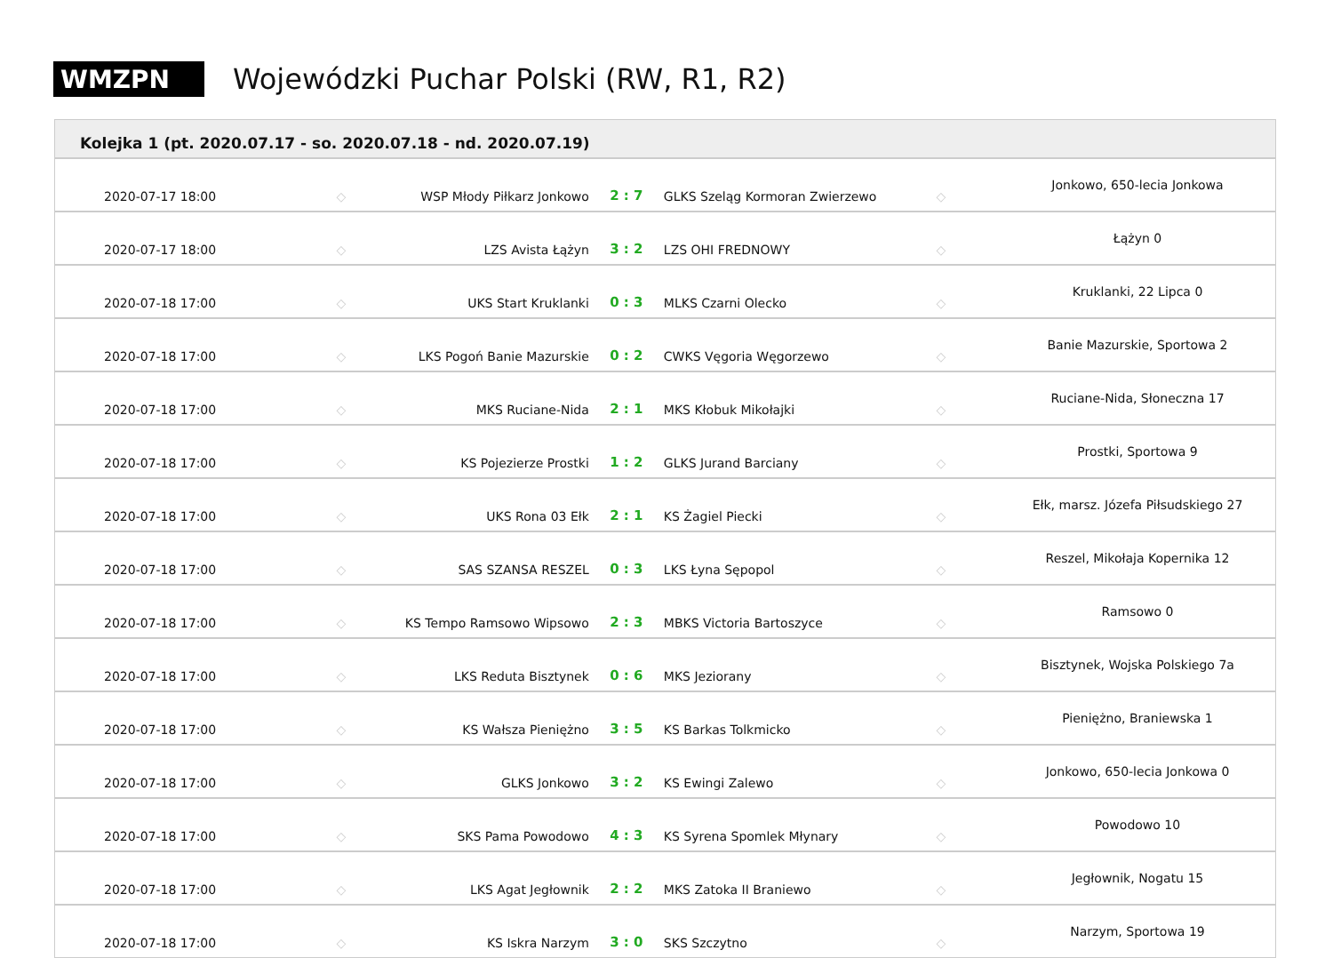WMZPN
Wojewódzki Puchar Polski (RW, R1, R2)
| Kolejka 1 (pt. 2020.07.17 - so. 2020.07.18 - nd. 2020.07.19) | | | | | | |
| --- | --- | --- | --- | --- | --- | --- |
| 2020-07-17 18:00 | ◇ | WSP Młody Piłkarz Jonkowo | 2 : 7 | GLKS Szeląg Kormoran Zwierzewo | ◇ | Jonkowo, 650-lecia Jonkowa |
| 2020-07-17 18:00 | ◇ | LZS Avista Łążyn | 3 : 2 | LZS OHI FREDNOWY | ◇ | Łążyn 0 |
| 2020-07-18 17:00 | ◇ | UKS Start Kruklanki | 0 : 3 | MLKS Czarni Olecko | ◇ | Kruklanki, 22 Lipca 0 |
| 2020-07-18 17:00 | ◇ | LKS Pogoń Banie Mazurskie | 0 : 2 | CWKS Vęgoria Węgorzewo | ◇ | Banie Mazurskie, Sportowa 2 |
| 2020-07-18 17:00 | ◇ | MKS Ruciane-Nida | 2 : 1 | MKS Kłobuk Mikołajki | ◇ | Ruciane-Nida, Słoneczna 17 |
| 2020-07-18 17:00 | ◇ | KS Pojezierze Prostki | 1 : 2 | GLKS Jurand Barciany | ◇ | Prostki, Sportowa 9 |
| 2020-07-18 17:00 | ◇ | UKS Rona 03 Ełk | 2 : 1 | KS Żagiel Piecki | ◇ | Ełk, marsz. Józefa Piłsudskiego 27 |
| 2020-07-18 17:00 | ◇ | SAS SZANSA RESZEL | 0 : 3 | LKS Łyna Sępopol | ◇ | Reszel, Mikołaja Kopernika 12 |
| 2020-07-18 17:00 | ◇ | KS Tempo Ramsowo Wipsowo | 2 : 3 | MBKS Victoria Bartoszyce | ◇ | Ramsowo 0 |
| 2020-07-18 17:00 | ◇ | LKS Reduta Bisztynek | 0 : 6 | MKS Jeziorany | ◇ | Bisztynek, Wojska Polskiego 7a |
| 2020-07-18 17:00 | ◇ | KS Wałsza Pieniężno | 3 : 5 | KS Barkas Tolkmicko | ◇ | Pieniężno, Braniewska 1 |
| 2020-07-18 17:00 | ◇ | GLKS Jonkowo | 3 : 2 | KS Ewingi Zalewo | ◇ | Jonkowo, 650-lecia Jonkowa 0 |
| 2020-07-18 17:00 | ◇ | SKS Pama Powodowo | 4 : 3 | KS Syrena Spomlek Młynary | ◇ | Powodowo 10 |
| 2020-07-18 17:00 | ◇ | LKS Agat Jegłownik | 2 : 2 | MKS Zatoka II Braniewo | ◇ | Jegłownik, Nogatu 15 |
| 2020-07-18 17:00 | ◇ | KS Iskra Narzym | 3 : 0 | SKS Szczytno | ◇ | Narzym, Sportowa 19 |